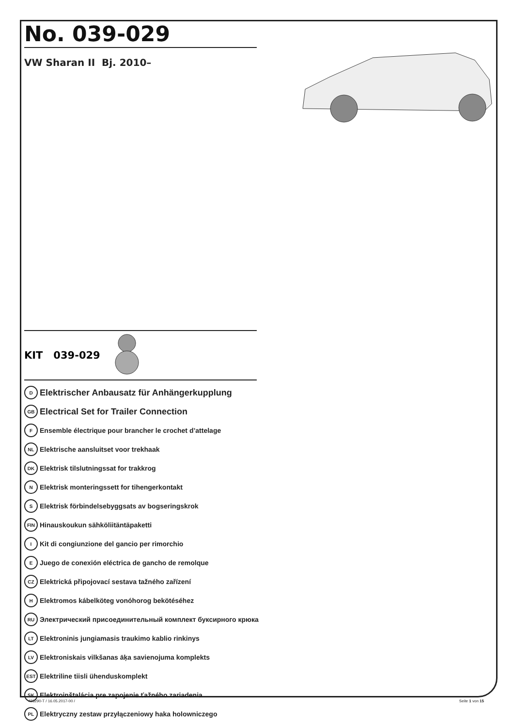No. 039-029
VW Sharan II Bj. 2010–
KIT 039-029
D Elektrischer Anbausatz für Anhängerkupplung
GB Electrical Set for Trailer Connection
F Ensemble électrique pour brancher le crochet d’attelage
NL Elektrische aansluitset voor trekhaak
DK Elektrisk tilslutningssat for trakkrog
N Elektrisk monteringssett for tihengerkontakt
S Elektrisk förbindelsebyggsats av bogseringskrok
FIN Hinauskoukun sähköliitäntäpaketti
I Kit di congiunzione del gancio per rimorchio
E Juego de conexión eléctrica de gancho de remolque
CZ Elektrická připojovací sestava tažného zařízení
H Elektromos kábelköteg vonóhorog bekötéséhez
RU Электрический присоединительный комплект буксирного крюка
LT Elektroninis jungiamasis traukimo kablio rinkinys
LV Elektroniskais vilkšanas āķa savienojuma komplekts
EST Elektriline tiisli ühenduskomplekt
SK Elektroinštalácia pre zapojenie ťažného zariadenia
PL Elektryczny zestaw przyłączeniowy haka holowniczego
423290-T / 16.05.2017-00 / Seite 1 von 15